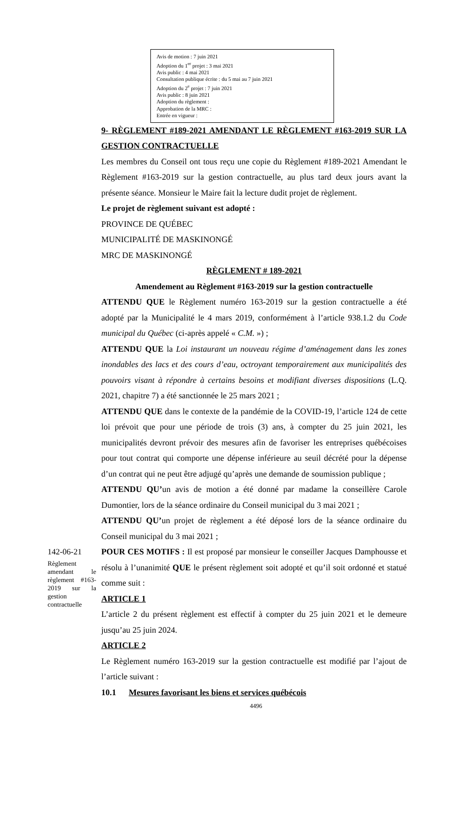Avis de motion : 7 juin 2021
Adoption du 1<sup>er</sup> projet : 3 mai 2021
Avis public : 4 mai 2021
Consultation publique écrite : du 5 mai au 7 juin 2021
Adoption du 2<sup>e</sup> projet : 7 juin 2021
Avis public : 8 juin 2021
Adoption du règlement :
Approbation de la MRC :
Entrée en vigueur :
9- RÈGLEMENT #189-2021 AMENDANT LE RÈGLEMENT #163-2019 SUR LA GESTION CONTRACTUELLE
Les membres du Conseil ont tous reçu une copie du Règlement #189-2021 Amendant le Règlement #163-2019 sur la gestion contractuelle, au plus tard deux jours avant la présente séance. Monsieur le Maire fait la lecture dudit projet de règlement.
Le projet de règlement suivant est adopté :
PROVINCE DE QUÉBEC
MUNICIPALITÉ DE MASKINONGÉ
MRC DE MASKINONGÉ
RÈGLEMENT # 189-2021
Amendement au Règlement #163-2019 sur la gestion contractuelle
ATTENDU QUE le Règlement numéro 163-2019 sur la gestion contractuelle a été adopté par la Municipalité le 4 mars 2019, conformément à l’article 938.1.2 du Code municipal du Québec (ci-après appelé « C.M. ») ;
ATTENDU QUE la Loi instaurant un nouveau régime d’aménagement dans les zones inondables des lacs et des cours d’eau, octroyant temporairement aux municipalités des pouvoirs visant à répondre à certains besoins et modifiant diverses dispositions (L.Q. 2021, chapitre 7) a été sanctionnée le 25 mars 2021 ;
ATTENDU QUE dans le contexte de la pandémie de la COVID-19, l’article 124 de cette loi prévoit que pour une période de trois (3) ans, à compter du 25 juin 2021, les municipalités devront prévoir des mesures afin de favoriser les entreprises québécoises pour tout contrat qui comporte une dépense inférieure au seuil décrété pour la dépense d’un contrat qui ne peut être adjugé qu’après une demande de soumission publique ;
ATTENDU QU’un avis de motion a été donné par madame la conseillère Carole Dumontier, lors de la séance ordinaire du Conseil municipal du 3 mai 2021 ;
ATTENDU QU’un projet de règlement a été déposé lors de la séance ordinaire du Conseil municipal du 3 mai 2021 ;
142-06-21
Règlement amendant le règlement #163-2019 sur la gestion contractuelle
POUR CES MOTIFS : Il est proposé par monsieur le conseiller Jacques Damphousse et résolu à l’unanimité QUE le présent règlement soit adopté et qu’il soit ordonné et statué comme suit :
ARTICLE 1
L’article 2 du présent règlement est effectif à compter du 25 juin 2021 et le demeure jusqu’au 25 juin 2024.
ARTICLE 2
Le Règlement numéro 163-2019 sur la gestion contractuelle est modifié par l’ajout de l’article suivant :
10.1 Mesures favorisant les biens et services québécois
4496